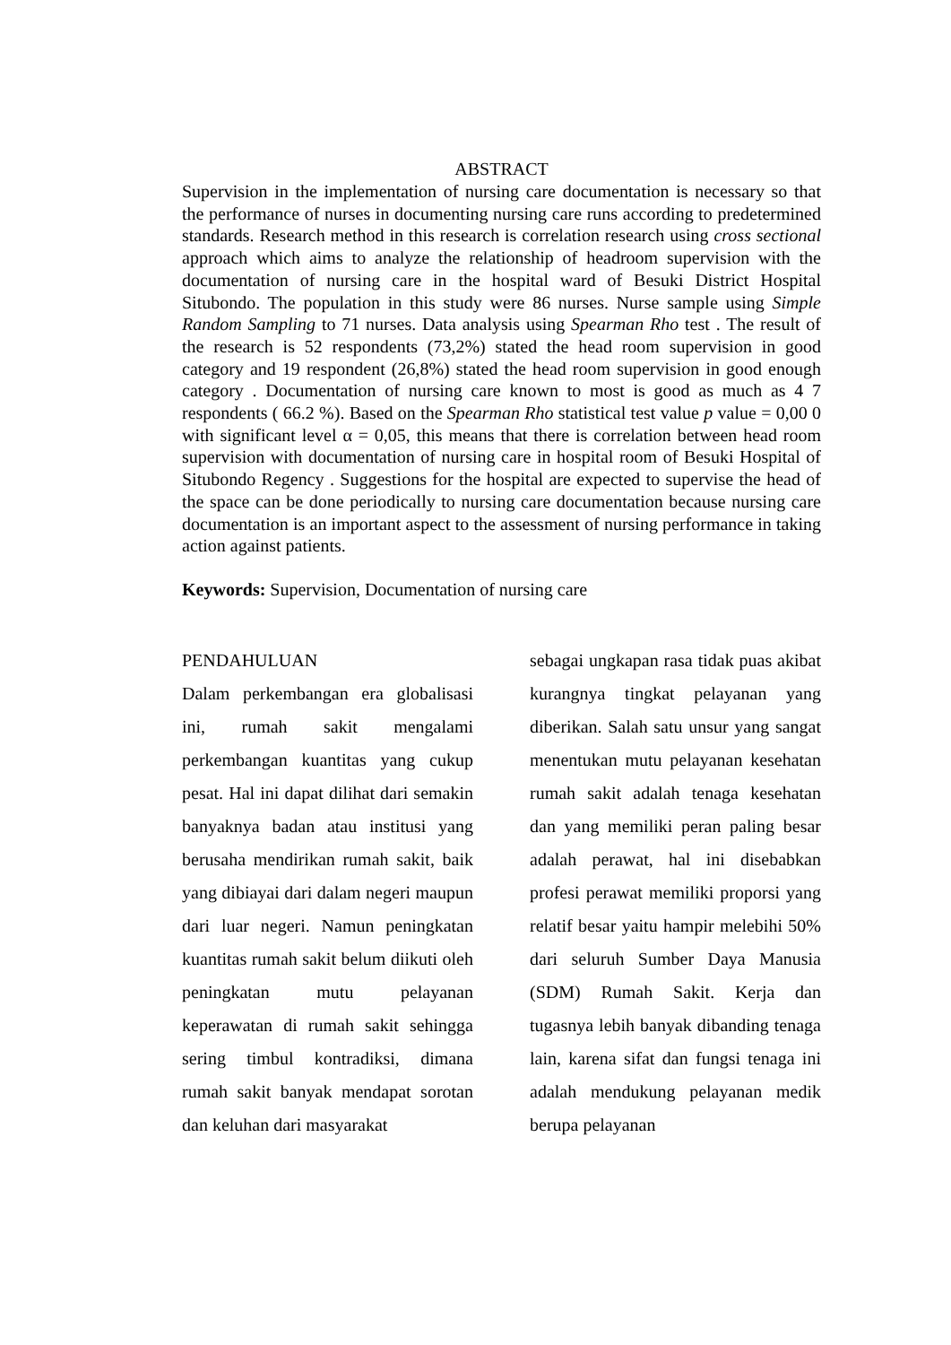ABSTRACT
Supervision in the implementation of nursing care documentation is necessary so that the performance of nurses in documenting nursing care runs according to predetermined standards. Research method in this research is correlation research using cross sectional approach which aims to analyze the relationship of headroom supervision with the documentation of nursing care in the hospital ward of Besuki District Hospital Situbondo. The population in this study were 86 nurses. Nurse sample using Simple Random Sampling to 71 nurses. Data analysis using Spearman Rho test . The result of the research is 52 respondents (73,2%) stated the head room supervision in good category and 19 respondent (26,8%) stated the head room supervision in good enough category . Documentation of nursing care known to most is good as much as 4 7 respondents ( 66.2 %). Based on the Spearman Rho statistical test value p value = 0,00 0 with significant level α = 0,05, this means that there is correlation between head room supervision with documentation of nursing care in hospital room of Besuki Hospital of Situbondo Regency . Suggestions for the hospital are expected to supervise the head of the space can be done periodically to nursing care documentation because nursing care documentation is an important aspect to the assessment of nursing performance in taking action against patients.
Keywords: Supervision, Documentation of nursing care
PENDAHULUAN
Dalam perkembangan era globalisasi ini, rumah sakit mengalami perkembangan kuantitas yang cukup pesat. Hal ini dapat dilihat dari semakin banyaknya badan atau institusi yang berusaha mendirikan rumah sakit, baik yang dibiayai dari dalam negeri maupun dari luar negeri. Namun peningkatan kuantitas rumah sakit belum diikuti oleh peningkatan mutu pelayanan keperawatan di rumah sakit sehingga sering timbul kontradiksi, dimana rumah sakit banyak mendapat sorotan dan keluhan dari masyarakat
sebagai ungkapan rasa tidak puas akibat kurangnya tingkat pelayanan yang diberikan. Salah satu unsur yang sangat menentukan mutu pelayanan kesehatan rumah sakit adalah tenaga kesehatan dan yang memiliki peran paling besar adalah perawat, hal ini disebabkan profesi perawat memiliki proporsi yang relatif besar yaitu hampir melebihi 50% dari seluruh Sumber Daya Manusia (SDM) Rumah Sakit. Kerja dan tugasnya lebih banyak dibanding tenaga lain, karena sifat dan fungsi tenaga ini adalah mendukung pelayanan medik berupa pelayanan